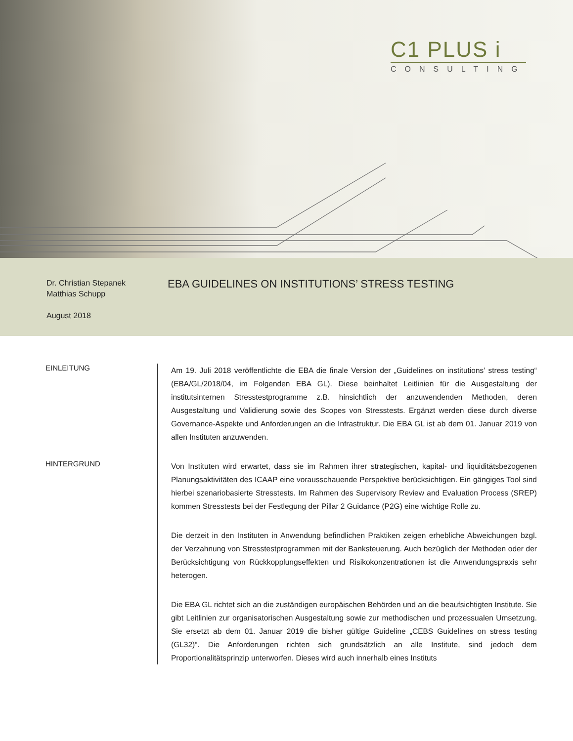C1 PLUS i
CONSULTING
Dr. Christian Stepanek
Matthias Schupp
August 2018
EBA GUIDELINES ON INSTITUTIONS’ STRESS TESTING
EINLEITUNG
Am 19. Juli 2018 veröffentlichte die EBA die finale Version der „Guidelines on institutions’ stress testing“ (EBA/GL/2018/04, im Folgenden EBA GL). Diese beinhaltet Leitlinien für die Ausgestaltung der institutsinternen Stresstestprogramme z.B. hinsichtlich der anzuwendenden Methoden, deren Ausgestaltung und Validierung sowie des Scopes von Stresstests. Ergänzt werden diese durch diverse Governance-Aspekte und Anforderungen an die Infrastruktur. Die EBA GL ist ab dem 01. Januar 2019 von allen Instituten anzuwenden.
HINTERGRUND
Von Instituten wird erwartet, dass sie im Rahmen ihrer strategischen, kapital- und liquiditätsbezogenen Planungsaktivitäten des ICAAP eine vorausschauende Perspektive berücksichtigen. Ein gängiges Tool sind hierbei szenariobasierte Stresstests. Im Rahmen des Supervisory Review and Evaluation Process (SREP) kommen Stresstests bei der Festlegung der Pillar 2 Guidance (P2G) eine wichtige Rolle zu.
Die derzeit in den Instituten in Anwendung befindlichen Praktiken zeigen erhebliche Abweichungen bzgl. der Verzahnung von Stresstestprogrammen mit der Banksteuerung. Auch bezüglich der Methoden oder der Berücksichtigung von Rückkopplungseffekten und Risikokonzentrationen ist die Anwendungspraxis sehr heterogen.
Die EBA GL richtet sich an die zuständigen europäischen Behörden und an die beaufsichtigten Institute. Sie gibt Leitlinien zur organisatorischen Ausgestaltung sowie zur methodischen und prozessualen Umsetzung. Sie ersetzt ab dem 01. Januar 2019 die bisher gültige Guideline „CEBS Guidelines on stress testing (GL32)“. Die Anforderungen richten sich grundsätzlich an alle Institute, sind jedoch dem Proportionalitätsprinzip unterworfen. Dieses wird auch innerhalb eines Instituts